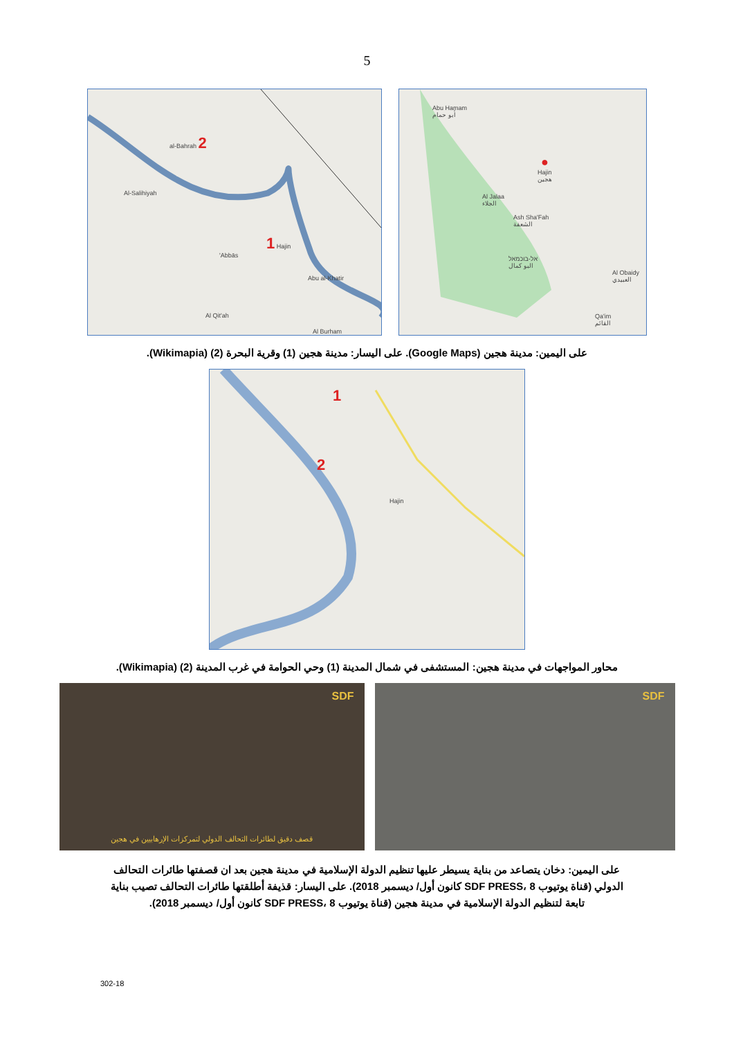5
al-Bahrah 2
Al-Salihiyah
'Abbās
1 Hajin
Abu al-Khatir
Al Qit'ah
Al Burham
Abu Hamam
أبو حمام
●
Hajin
هجين
Al Jalaa
الجلاء
Ash Sha'Fah
الشعفة
אל-בוכמאל
البو كمال
Al Obaidy
العبيدي
Qa'im
القائم
على اليمين: مدينة هجين (Google Maps). على اليسار: مدينة هجين (1) وقرية البحرة (2) (Wikimapia).
1
2
Hajin
محاور المواجهات في مدينة هجين: المستشفى في شمال المدينة (1) وحي الحوامة في غرب المدينة (2) (Wikimapia).
SDF
قصف دقيق لطائرات التحالف الدولي لتمركزات الإرهابيين في هجين
SDF
على اليمين: دخان يتصاعد من بناية يسيطر عليها تنظيم الدولة الإسلامية في مدينة هجين بعد ان قصفتها طائرات التحالف الدولي (قناة يوتيوب SDF PRESS، 8 كانون أول/ ديسمبر 2018). على اليسار: قذيفة أطلقتها طائرات التحالف تصيب بناية تابعة لتنظيم الدولة الإسلامية في مدينة هجين (قناة يوتيوب SDF PRESS، 8 كانون أول/ ديسمبر 2018).
302-18